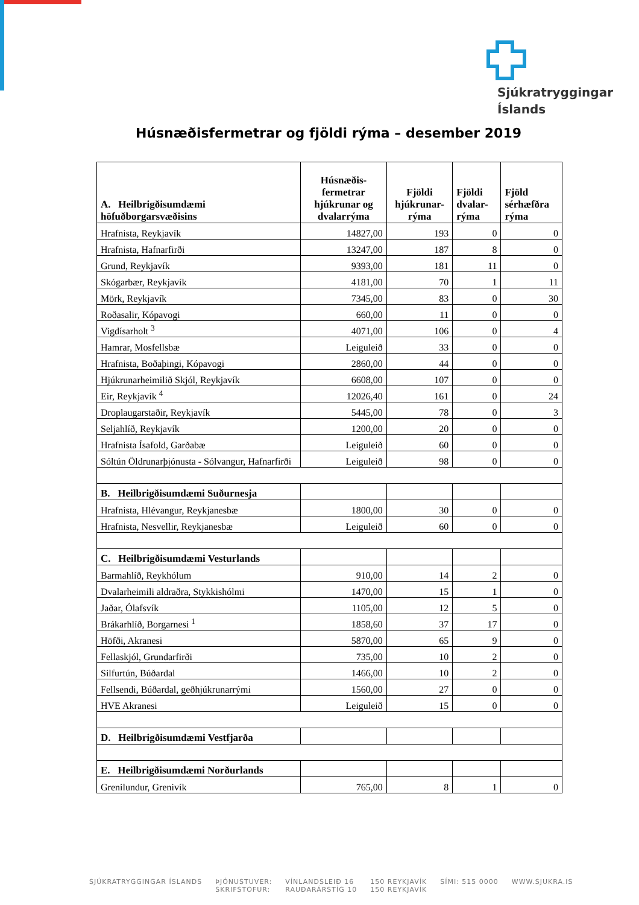Sjúkratryggingar
Íslands
Húsnæðisfermetrar og fjöldi rýma – desember 2019
| A. Heilbrigðisumdæmi höfuðborgarsvæðisins | Húsnæðis-fermetrar hjúkrunar og dvalarrýma | Fjöldi hjúkrunar-rýma | Fjöldi dvalar-rýma | Fjöld sérhæfðra rýma |
| --- | --- | --- | --- | --- |
| Hrafnista, Reykjavík | 14827,00 | 193 | 0 | 0 |
| Hrafnista, Hafnarfirði | 13247,00 | 187 | 8 | 0 |
| Grund, Reykjavík | 9393,00 | 181 | 11 | 0 |
| Skógarbær, Reykjavík | 4181,00 | 70 | 1 | 11 |
| Mörk, Reykjavík | 7345,00 | 83 | 0 | 30 |
| Roðasalir, Kópavogi | 660,00 | 11 | 0 | 0 |
| Vigdísarholt <sup>3</sup> | 4071,00 | 106 | 0 | 4 |
| Hamrar, Mosfellsbæ | Leiguleið | 33 | 0 | 0 |
| Hrafnista, Boðaþingi, Kópavogi | 2860,00 | 44 | 0 | 0 |
| Hjúkrunarheimilið Skjól, Reykjavík | 6608,00 | 107 | 0 | 0 |
| Eir, Reykjavík <sup>4</sup> | 12026,40 | 161 | 0 | 24 |
| Droplaugarstaðir, Reykjavík | 5445,00 | 78 | 0 | 3 |
| Seljahlíð, Reykjavík | 1200,00 | 20 | 0 | 0 |
| Hrafnista Ísafold, Garðabæ | Leiguleið | 60 | 0 | 0 |
| Sóltún Öldrunarþjónusta - Sólvangur, Hafnarfirði | Leiguleið | 98 | 0 | 0 |
| B. Heilbrigðisumdæmi Suðurnesja | | | | |
| Hrafnista, Hlévangur, Reykjanesbæ | 1800,00 | 30 | 0 | 0 |
| Hrafnista, Nesvellir, Reykjanesbæ | Leiguleið | 60 | 0 | 0 |
| C. Heilbrigðisumdæmi Vesturlands | | | | |
| Barmahlíð, Reykhólum | 910,00 | 14 | 2 | 0 |
| Dvalarheimili aldraðra, Stykkishólmi | 1470,00 | 15 | 1 | 0 |
| Jaðar, Ólafsvík | 1105,00 | 12 | 5 | 0 |
| Brákarhlíð, Borgarnesi <sup>1</sup> | 1858,60 | 37 | 17 | 0 |
| Höfði, Akranesi | 5870,00 | 65 | 9 | 0 |
| Fellaskjól, Grundarfirði | 735,00 | 10 | 2 | 0 |
| Silfurtún, Búðardal | 1466,00 | 10 | 2 | 0 |
| Fellsendi, Búðardal, geðhjúkrunarrými | 1560,00 | 27 | 0 | 0 |
| HVE Akranesi | Leiguleið | 15 | 0 | 0 |
| D. Heilbrigðisumdæmi Vestfjarða | | | | |
| E. Heilbrigðisumdæmi Norðurlands | | | | |
| Grenilundur, Grenivík | 765,00 | 8 | 1 | 0 |
SJÚKRATRYGGINGAR ÍSLANDS ÞJÓNUSTUVER:
SKRIFSTOFUR:
VÍNLANDSLEIÐ 16
RAUÐARÁRSTÍG 10
150 REYKJAVÍK
150 REYKJAVÍK
SÍMI: 515 0000 WWW.SJUKRA.IS